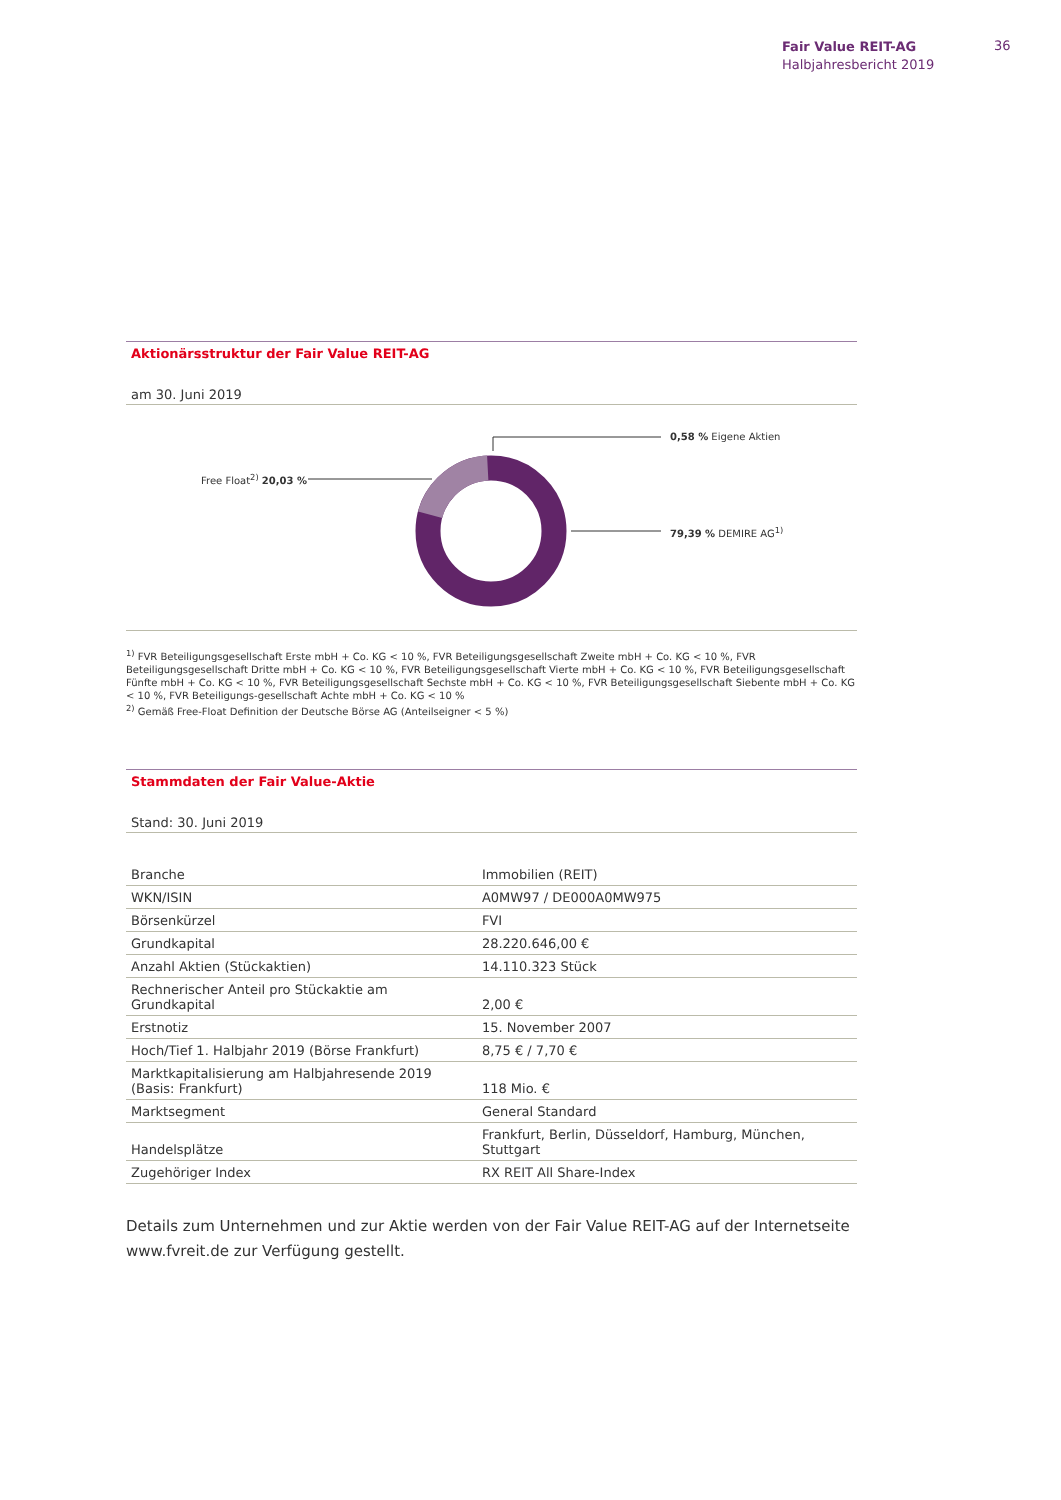Fair Value REIT-AG
Halbjahresbericht 2019
36
Aktionärsstruktur der Fair Value REIT-AG
am 30. Juni 2019
0,58 % Eigene Aktien
Free Float<sup>2)</sup> 20,03 %
79,39 % DEMIRE AG<sup>1)</sup>
<sup>1)</sup> FVR Beteiligungsgesellschaft Erste mbH + Co. KG < 10 %, FVR Beteiligungsgesellschaft Zweite mbH + Co. KG < 10 %, FVR Beteiligungsgesellschaft Dritte mbH + Co. KG < 10 %, FVR Beteiligungsgesellschaft Vierte mbH + Co. KG < 10 %, FVR Beteiligungsgesellschaft Fünfte mbH + Co. KG < 10 %, FVR Beteiligungsgesellschaft Sechste mbH + Co. KG < 10 %, FVR Beteiligungsgesellschaft Siebente mbH + Co. KG < 10 %, FVR Beteiligungs-gesellschaft Achte mbH + Co. KG < 10 %
<sup>2)</sup> Gemäß Free-Float Definition der Deutsche Börse AG (Anteilseigner < 5 %)
Stammdaten der Fair Value-Aktie
Stand: 30. Juni 2019
| Branche | Immobilien (REIT) |
| WKN/ISIN | A0MW97 / DE000A0MW975 |
| Börsenkürzel | FVI |
| Grundkapital | 28.220.646,00 € |
| Anzahl Aktien (Stückaktien) | 14.110.323 Stück |
| Rechnerischer Anteil pro Stückaktie am Grundkapital | 2,00 € |
| Erstnotiz | 15. November 2007 |
| Hoch/Tief 1. Halbjahr 2019 (Börse Frankfurt) | 8,75 € / 7,70 € |
| Marktkapitalisierung am Halbjahresende 2019 (Basis: Frankfurt) | 118 Mio. € |
| Marktsegment | General Standard |
| Handelsplätze | Frankfurt, Berlin, Düsseldorf, Hamburg, München, Stuttgart |
| Zugehöriger Index | RX REIT All Share-Index |
Details zum Unternehmen und zur Aktie werden von der Fair Value REIT-AG auf der Internetseite www.fvreit.de zur Verfügung gestellt.